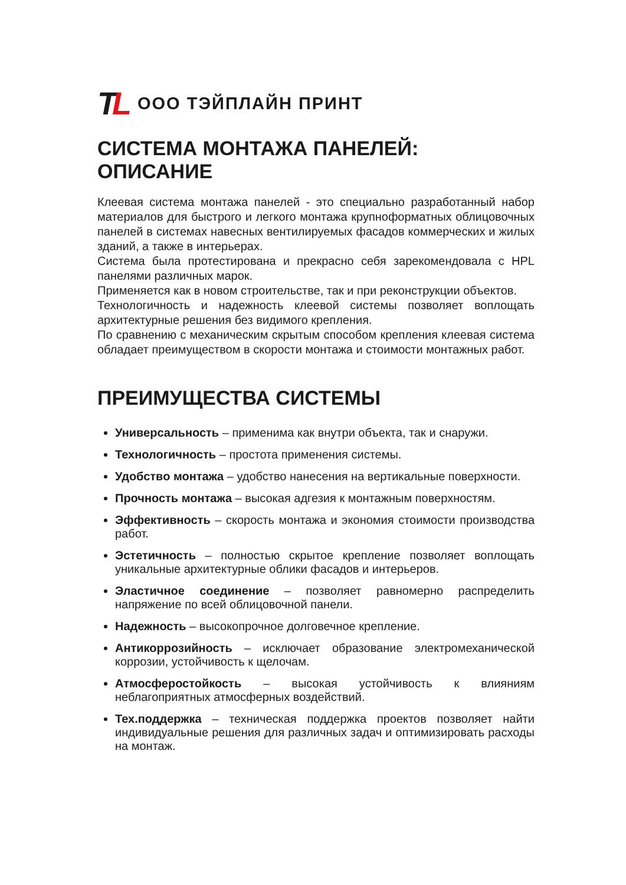TL
ООО ТЭЙПЛАЙН ПРИНТ
СИСТЕМА МОНТАЖА ПАНЕЛЕЙ: ОПИСАНИЕ
Клеевая система монтажа панелей - это специально разработанный набор материалов для быстрого и легкого монтажа крупноформатных облицовочных панелей в системах навесных вентилируемых фасадов коммерческих и жилых зданий, а также в интерьерах.
Система была протестирована и прекрасно себя зарекомендовала с HPL панелями различных марок.
Применяется как в новом строительстве, так и при реконструкции объектов.
Технологичность и надежность клеевой системы позволяет воплощать архитектурные решения без видимого крепления.
По сравнению с механическим скрытым способом крепления клеевая система обладает преимуществом в скорости монтажа и стоимости монтажных работ.
ПРЕИМУЩЕСТВА СИСТЕМЫ
Универсальность – применима как внутри объекта, так и снаружи.
Технологичность – простота применения системы.
Удобство монтажа – удобство нанесения на вертикальные поверхности.
Прочность монтажа – высокая адгезия к монтажным поверхностям.
Эффективность – скорость монтажа и экономия стоимости производства работ.
Эстетичность – полностью скрытое крепление позволяет воплощать уникальные архитектурные облики фасадов и интерьеров.
Эластичное соединение – позволяет равномерно распределить напряжение по всей облицовочной панели.
Надежность – высокопрочное долговечное крепление.
Антикоррозийность – исключает образование электромеханической коррозии, устойчивость к щелочам.
Атмосферостойкость – высокая устойчивость к влияниям неблагоприятных атмосферных воздействий.
Тех.поддержка – техническая поддержка проектов позволяет найти индивидуальные решения для различных задач и оптимизировать расходы на монтаж.